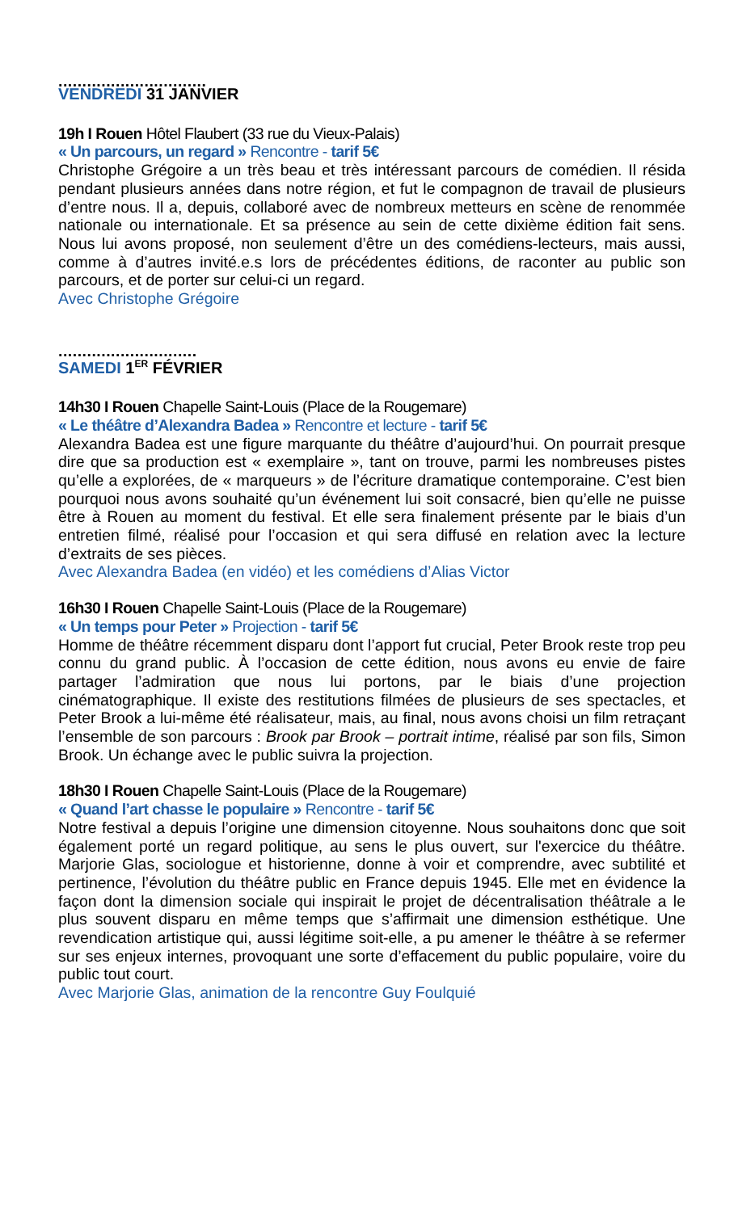...............................
VENDREDI 31 JANVIER
19h I Rouen Hôtel Flaubert (33 rue du Vieux-Palais)
« Un parcours, un regard » Rencontre - tarif 5€
Christophe Grégoire a un très beau et très intéressant parcours de comédien. Il résida pendant plusieurs années dans notre région, et fut le compagnon de travail de plusieurs d’entre nous. Il a, depuis, collaboré avec de nombreux metteurs en scène de renommée nationale ou internationale. Et sa présence au sein de cette dixième édition fait sens. Nous lui avons proposé, non seulement d’être un des comédiens-lecteurs, mais aussi, comme à d’autres invité.e.s lors de précédentes éditions, de raconter au public son parcours, et de porter sur celui-ci un regard.
Avec Christophe Grégoire
.............................
SAMEDI 1<sup>ER</sup> FÉVRIER
14h30 I Rouen Chapelle Saint-Louis (Place de la Rougemare)
« Le théâtre d’Alexandra Badea » Rencontre et lecture - tarif 5€
Alexandra Badea est une figure marquante du théâtre d’aujourd’hui. On pourrait presque dire que sa production est « exemplaire », tant on trouve, parmi les nombreuses pistes qu’elle a explorées, de « marqueurs » de l’écriture dramatique contemporaine. C’est bien pourquoi nous avons souhaité qu’un événement lui soit consacré, bien qu’elle ne puisse être à Rouen au moment du festival. Et elle sera finalement présente par le biais d’un entretien filmé, réalisé pour l’occasion et qui sera diffusé en relation avec la lecture d’extraits de ses pièces.
Avec Alexandra Badea (en vidéo) et les comédiens d’Alias Victor
16h30 I Rouen Chapelle Saint-Louis (Place de la Rougemare)
« Un temps pour Peter » Projection - tarif 5€
Homme de théâtre récemment disparu dont l’apport fut crucial, Peter Brook reste trop peu connu du grand public. À l’occasion de cette édition, nous avons eu envie de faire partager l’admiration que nous lui portons, par le biais d’une projection cinématographique. Il existe des restitutions filmées de plusieurs de ses spectacles, et Peter Brook a lui-même été réalisateur, mais, au final, nous avons choisi un film retraçant l’ensemble de son parcours : Brook par Brook – portrait intime, réalisé par son fils, Simon Brook. Un échange avec le public suivra la projection.
18h30 I Rouen Chapelle Saint-Louis (Place de la Rougemare)
« Quand l’art chasse le populaire » Rencontre - tarif 5€
Notre festival a depuis l’origine une dimension citoyenne. Nous souhaitons donc que soit également porté un regard politique, au sens le plus ouvert, sur l'exercice du théâtre. Marjorie Glas, sociologue et historienne, donne à voir et comprendre, avec subtilité et pertinence, l’évolution du théâtre public en France depuis 1945. Elle met en évidence la façon dont la dimension sociale qui inspirait le projet de décentralisation théâtrale a le plus souvent disparu en même temps que s’affirmait une dimension esthétique. Une revendication artistique qui, aussi légitime soit-elle, a pu amener le théâtre à se refermer sur ses enjeux internes, provoquant une sorte d’effacement du public populaire, voire du public tout court.
Avec Marjorie Glas, animation de la rencontre Guy Foulquié